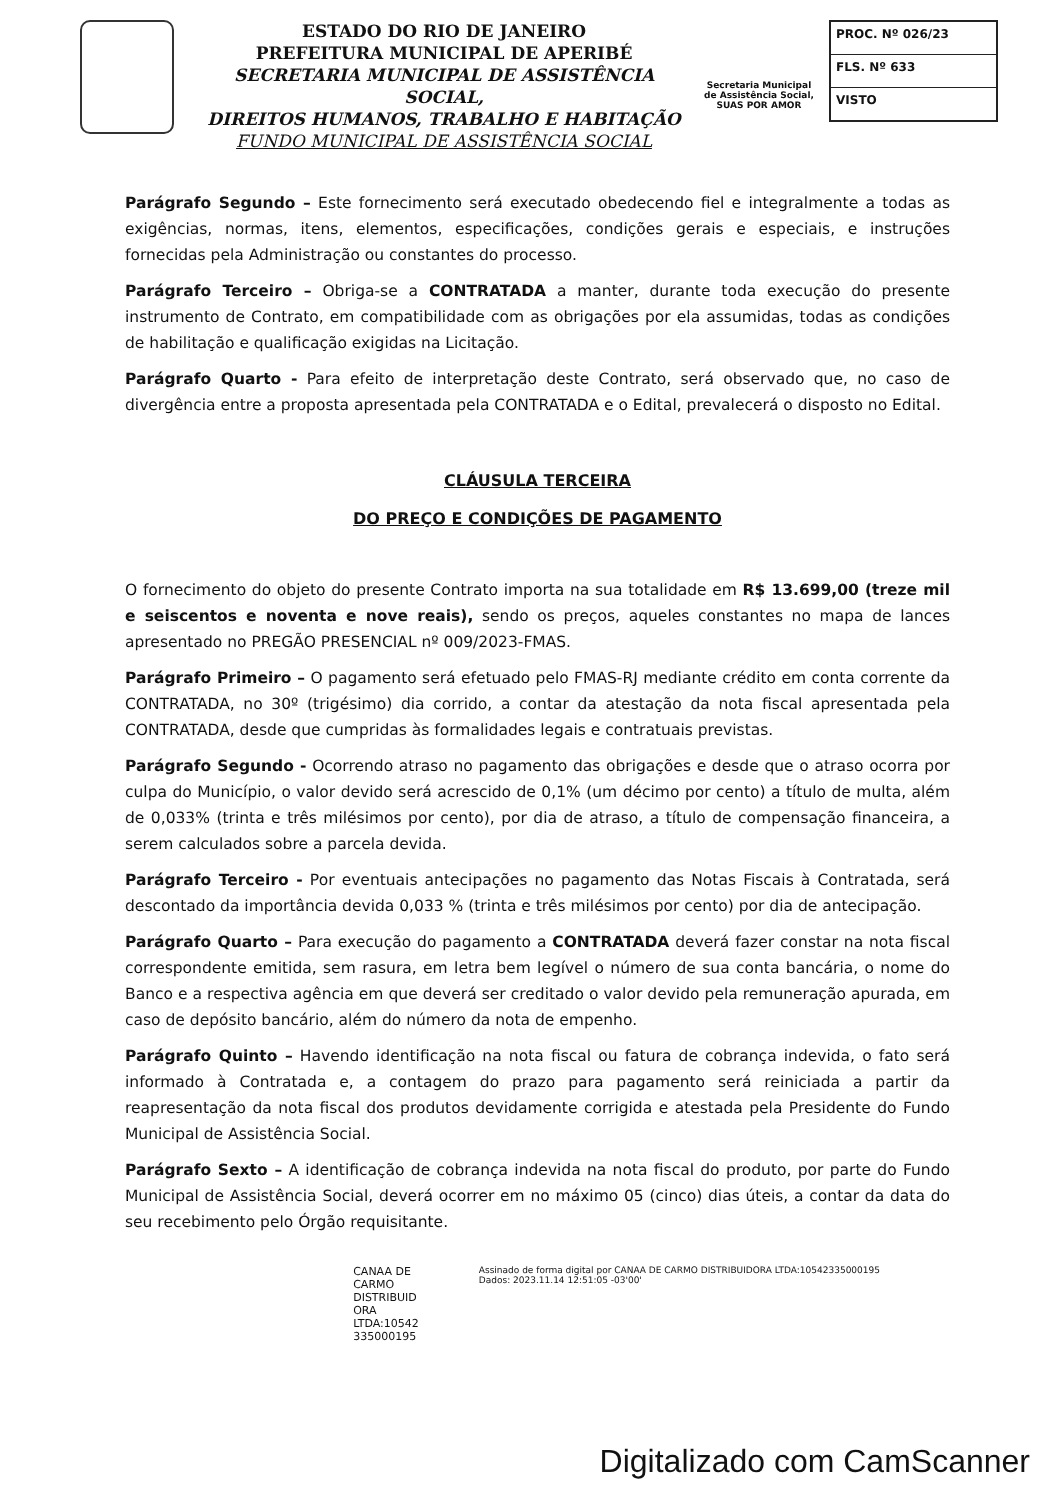ESTADO DO RIO DE JANEIRO
PREFEITURA MUNICIPAL DE APERIBÉ
SECRETARIA MUNICIPAL DE ASSISTÊNCIA SOCIAL,
DIREITOS HUMANOS, TRABALHO E HABITAÇÃO
FUNDO MUNICIPAL DE ASSISTÊNCIA SOCIAL
Secretaria Municipal de Assistência Social,
SUAS POR AMOR
PROC. Nº 026/23
FLS. Nº 633
VISTO
Parágrafo Segundo – Este fornecimento será executado obedecendo fiel e integralmente a todas as exigências, normas, itens, elementos, especificações, condições gerais e especiais, e instruções fornecidas pela Administração ou constantes do processo.
Parágrafo Terceiro – Obriga-se a CONTRATADA a manter, durante toda execução do presente instrumento de Contrato, em compatibilidade com as obrigações por ela assumidas, todas as condições de habilitação e qualificação exigidas na Licitação.
Parágrafo Quarto - Para efeito de interpretação deste Contrato, será observado que, no caso de divergência entre a proposta apresentada pela CONTRATADA e o Edital, prevalecerá o disposto no Edital.
CLÁUSULA TERCEIRA
DO PREÇO E CONDIÇÕES DE PAGAMENTO
O fornecimento do objeto do presente Contrato importa na sua totalidade em R$ 13.699,00 (treze mil e seiscentos e noventa e nove reais), sendo os preços, aqueles constantes no mapa de lances apresentado no PREGÃO PRESENCIAL nº 009/2023-FMAS.
Parágrafo Primeiro – O pagamento será efetuado pelo FMAS-RJ mediante crédito em conta corrente da CONTRATADA, no 30º (trigésimo) dia corrido, a contar da atestação da nota fiscal apresentada pela CONTRATADA, desde que cumpridas às formalidades legais e contratuais previstas.
Parágrafo Segundo - Ocorrendo atraso no pagamento das obrigações e desde que o atraso ocorra por culpa do Município, o valor devido será acrescido de 0,1% (um décimo por cento) a título de multa, além de 0,033% (trinta e três milésimos por cento), por dia de atraso, a título de compensação financeira, a serem calculados sobre a parcela devida.
Parágrafo Terceiro - Por eventuais antecipações no pagamento das Notas Fiscais à Contratada, será descontado da importância devida 0,033 % (trinta e três milésimos por cento) por dia de antecipação.
Parágrafo Quarto – Para execução do pagamento a CONTRATADA deverá fazer constar na nota fiscal correspondente emitida, sem rasura, em letra bem legível o número de sua conta bancária, o nome do Banco e a respectiva agência em que deverá ser creditado o valor devido pela remuneração apurada, em caso de depósito bancário, além do número da nota de empenho.
Parágrafo Quinto – Havendo identificação na nota fiscal ou fatura de cobrança indevida, o fato será informado à Contratada e, a contagem do prazo para pagamento será reiniciada a partir da reapresentação da nota fiscal dos produtos devidamente corrigida e atestada pela Presidente do Fundo Municipal de Assistência Social.
Parágrafo Sexto – A identificação de cobrança indevida na nota fiscal do produto, por parte do Fundo Municipal de Assistência Social, deverá ocorrer em no máximo 05 (cinco) dias úteis, a contar da data do seu recebimento pelo Órgão requisitante.
CANAA DE
CARMO
DISTRIBUID
ORA
LTDA:10542
335000195
Assinado de forma digital por CANAA DE CARMO DISTRIBUIDORA LTDA:10542335000195
Dados: 2023.11.14 12:51:05 -03'00'
Digitalizado com CamScanner